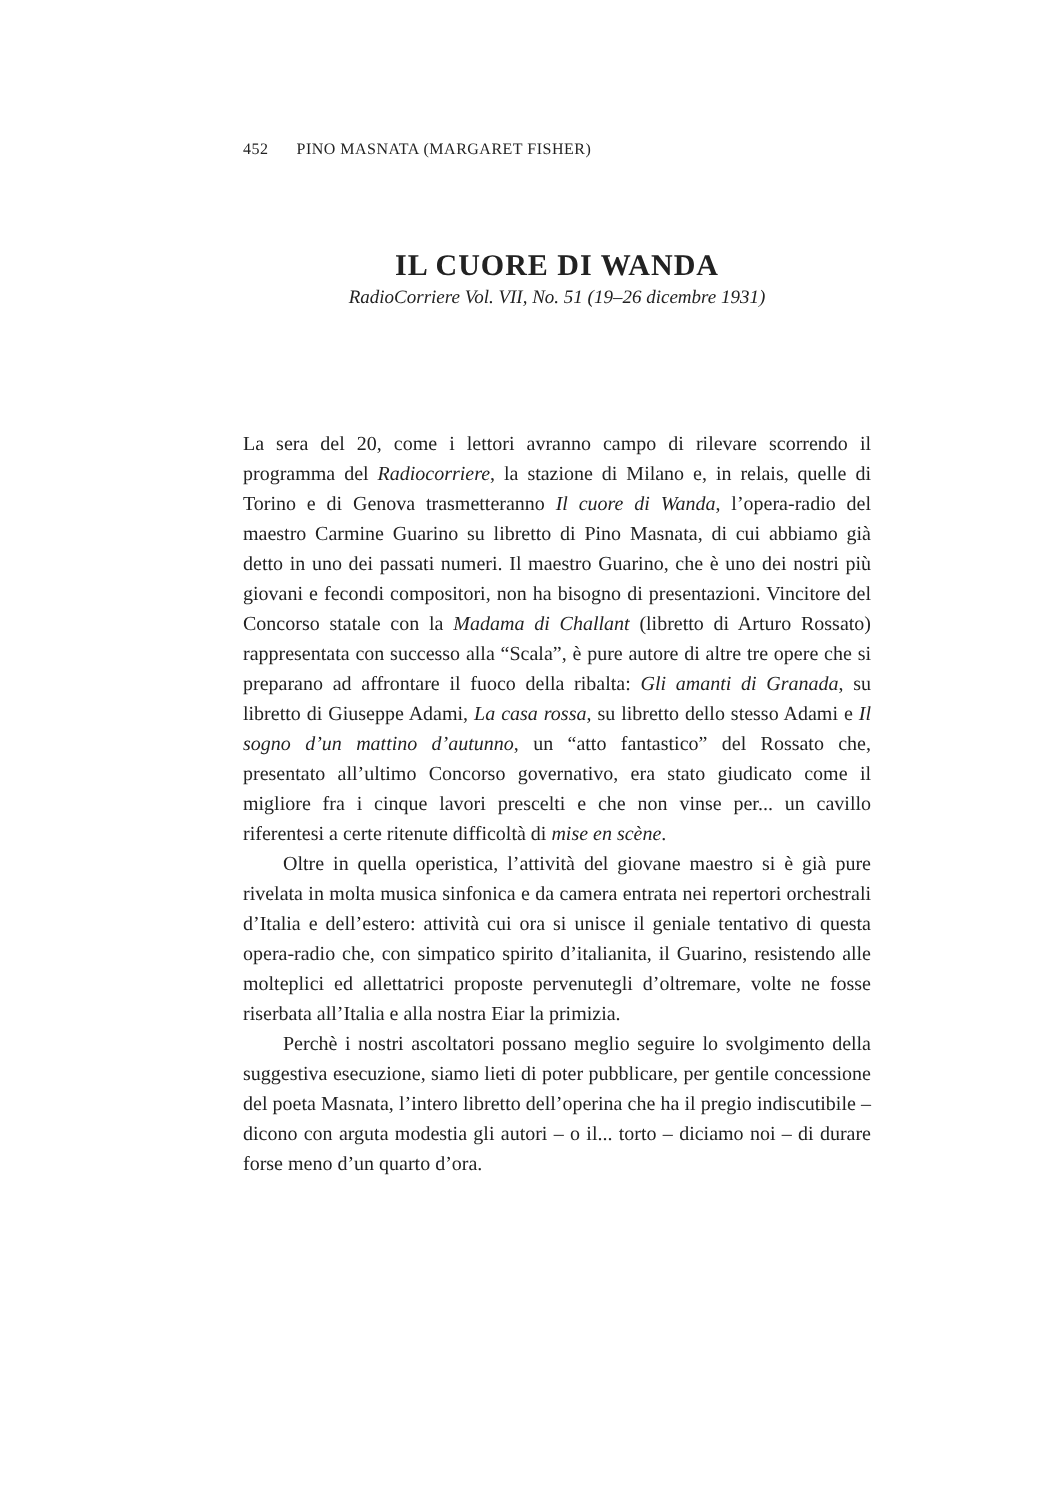452 PINO MASNATA (MARGARET FISHER)
IL CUORE DI WANDA
RadioCorriere Vol. VII, No. 51 (19–26 dicembre 1931)
La sera del 20, come i lettori avranno campo di rilevare scorrendo il programma del Radiocorriere, la stazione di Milano e, in relais, quelle di Torino e di Genova trasmetteranno Il cuore di Wanda, l’opera-radio del maestro Carmine Guarino su libretto di Pino Masnata, di cui abbiamo già detto in uno dei passati numeri. Il maestro Guarino, che è uno dei nostri più giovani e fecondi compositori, non ha bisogno di presentazioni. Vincitore del Concorso statale con la Madama di Challant (libretto di Arturo Rossato) rappresentata con successo alla “Scala”, è pure autore di altre tre opere che si preparano ad affrontare il fuoco della ribalta: Gli amanti di Granada, su libretto di Giuseppe Adami, La casa rossa, su libretto dello stesso Adami e Il sogno d’un mattino d’autunno, un “atto fantastico” del Rossato che, presentato all’ultimo Concorso governativo, era stato giudicato come il migliore fra i cinque lavori prescelti e che non vinse per... un cavillo riferentesi a certe ritenute difficoltà di mise en scène.
Oltre in quella operistica, l’attività del giovane maestro si è già pure rivelata in molta musica sinfonica e da camera entrata nei repertori orchestrali d’Italia e dell’estero: attività cui ora si unisce il geniale tentativo di questa opera-radio che, con simpatico spirito d’italianita, il Guarino, resistendo alle molteplici ed allettatrici proposte pervenutegli d’oltremare, volte ne fosse riserbata all’Italia e alla nostra Eiar la primizia.
Perchè i nostri ascoltatori possano meglio seguire lo svolgimento della suggestiva esecuzione, siamo lieti di poter pubblicare, per gentile concessione del poeta Masnata, l’intero libretto dell’operina che ha il pregio indiscutibile – dicono con arguta modestia gli autori – o il... torto – diciamo noi – di durare forse meno d’un quarto d’ora.